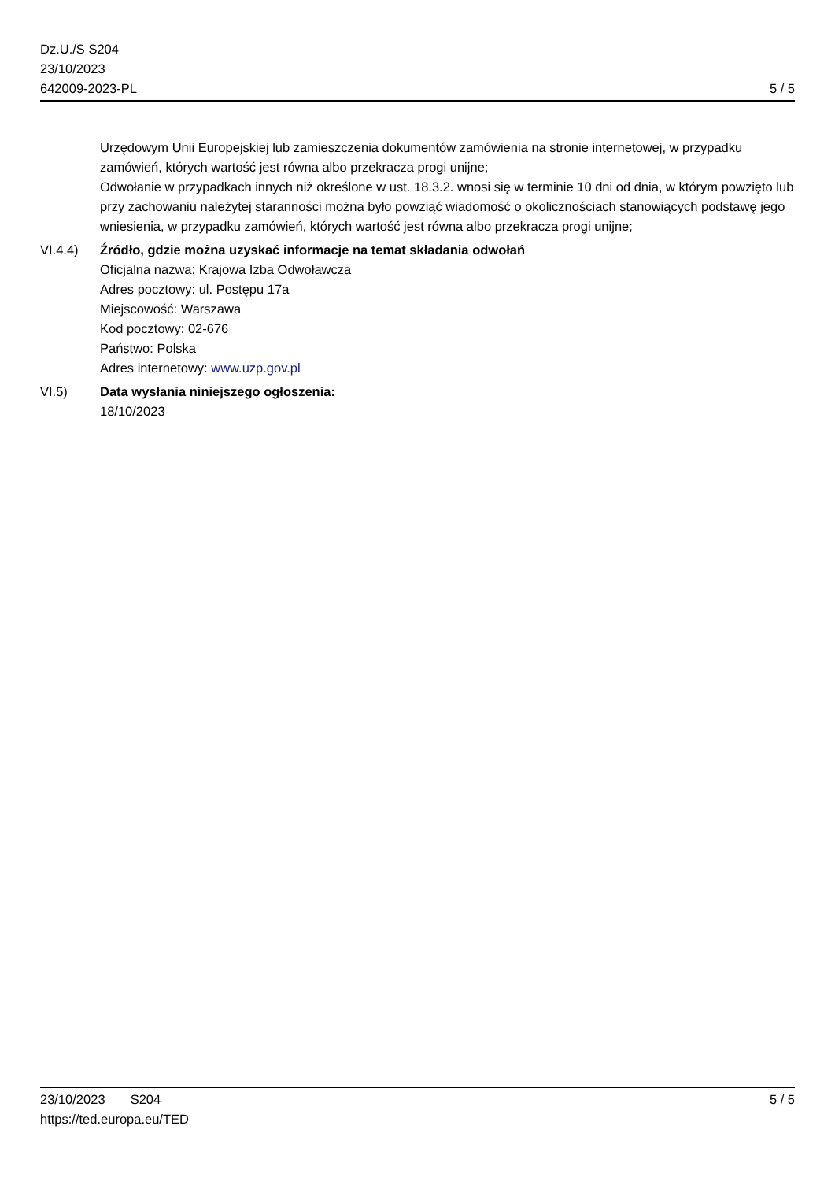Dz.U./S S204
23/10/2023
642009-2023-PL
5 / 5
Urzędowym Unii Europejskiej lub zamieszczenia dokumentów zamówienia na stronie internetowej, w przypadku zamówień, których wartość jest równa albo przekracza progi unijne;
Odwołanie w przypadkach innych niż określone w ust. 18.3.2. wnosi się w terminie 10 dni od dnia, w którym powzięto lub przy zachowaniu należytej staranności można było powziąć wiadomość o okolicznościach stanowiących podstawę jego wniesienia, w przypadku zamówień, których wartość jest równa albo przekracza progi unijne;
VI.4.4) Źródło, gdzie można uzyskać informacje na temat składania odwołań
Oficjalna nazwa: Krajowa Izba Odwoławcza
Adres pocztowy: ul. Postępu 17a
Miejscowość: Warszawa
Kod pocztowy: 02-676
Państwo: Polska
Adres internetowy: www.uzp.gov.pl
VI.5) Data wysłania niniejszego ogłoszenia:
18/10/2023
23/10/2023 S204
https://ted.europa.eu/TED
5 / 5